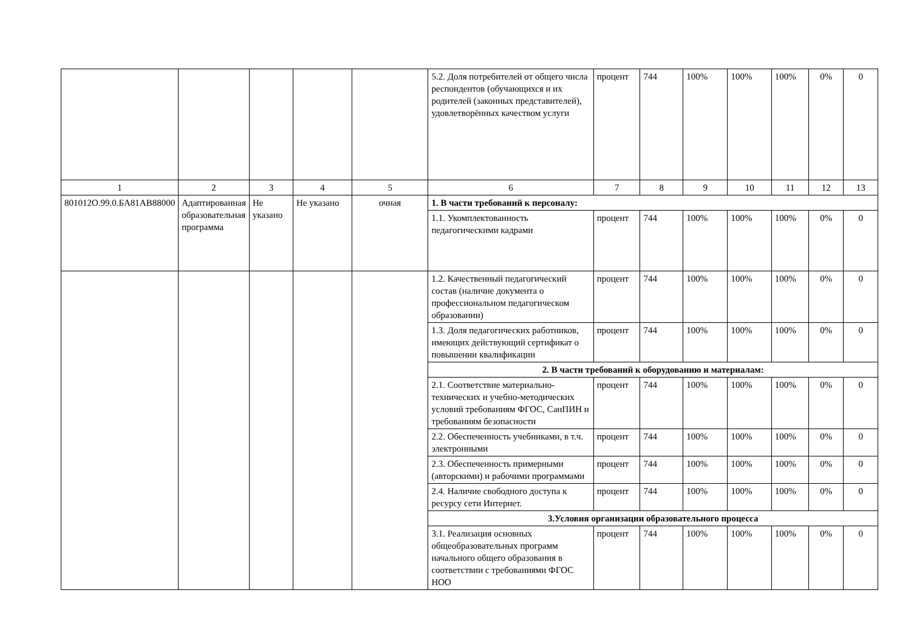| | | | | | 5.2. Доля потребителей от общего числа респондентов (обучающихся и их родителей (законных представителей), удовлетворённых качеством услуги | процент | 744 | 100% | 100% | 100% | 0% | 0 |
| 1 | 2 | 3 | 4 | 5 | 6 | 7 | 8 | 9 | 10 | 11 | 12 | 13 |
| 801012О.99.0.БА81АВ88000 | Адаптированная образовательная программа | Не указано | Не указано | очная | 1. В части требований к персоналу: | | | | | | | |
| | | | | | 1.1. Укомплектованность педагогическими кадрами | процент | 744 | 100% | 100% | 100% | 0% | 0 |
| | | | | | 1.2. Качественный педагогический состав (наличие документа о профессиональном педагогическом образовании) | процент | 744 | 100% | 100% | 100% | 0% | 0 |
| | | | | | 1.3. Доля педагогических работников, имеющих действующий сертификат о повышении квалификации | процент | 744 | 100% | 100% | 100% | 0% | 0 |
| | | | | | 2. В части требований к оборудованию и материалам: | | | | | | | |
| | | | | | 2.1. Соответствие материально-технических и учебно-методических условий требованиям ФГОС, СанПИН и требованиям безопасности | процент | 744 | 100% | 100% | 100% | 0% | 0 |
| | | | | | 2.2. Обеспеченность учебниками, в т.ч. электронными | процент | 744 | 100% | 100% | 100% | 0% | 0 |
| | | | | | 2.3. Обеспеченность примерными (авторскими) и рабочими программами | процент | 744 | 100% | 100% | 100% | 0% | 0 |
| | | | | | 2.4. Наличие свободного доступа к ресурсу сети Интернет. | процент | 744 | 100% | 100% | 100% | 0% | 0 |
| | | | | | 3.Условия организации образовательного процесса | | | | | | | |
| | | | | | 3.1. Реализация основных общеобразовательных программ начального общего образования в соответствии с требованиями ФГОС НОО | процент | 744 | 100% | 100% | 100% | 0% | 0 |